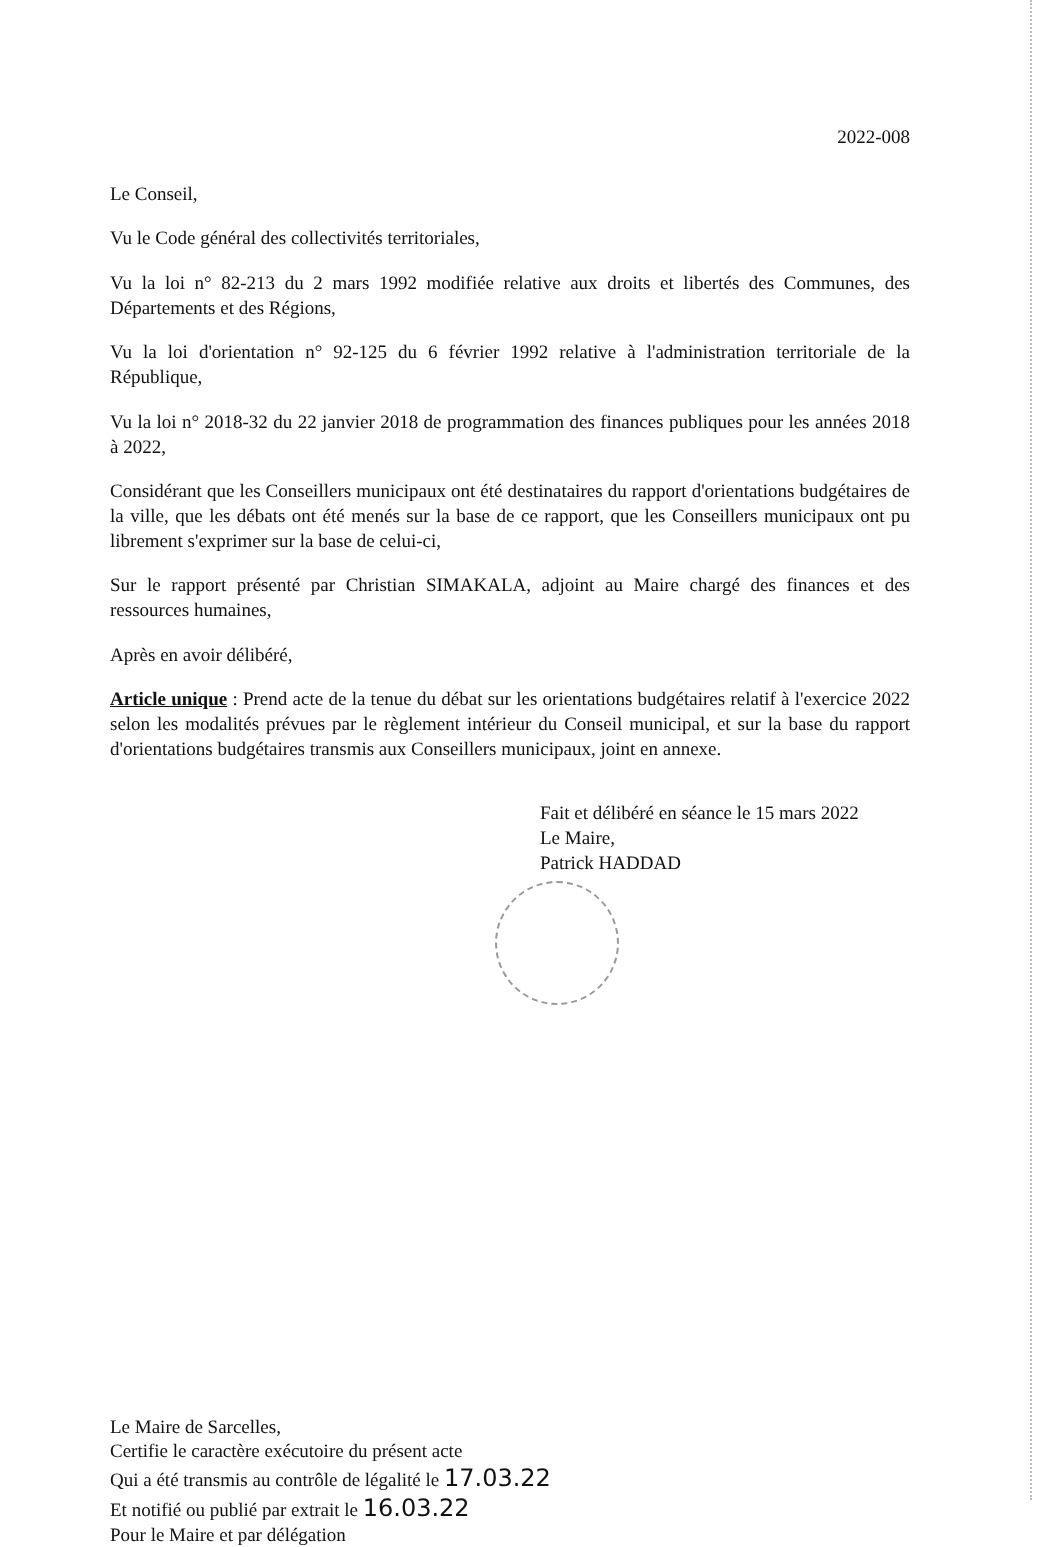2022-008
Le Conseil,
Vu le Code général des collectivités territoriales,
Vu la loi n° 82-213 du 2 mars 1992 modifiée relative aux droits et libertés des Communes, des Départements et des Régions,
Vu la loi d'orientation n° 92-125 du 6 février 1992 relative à l'administration territoriale de la République,
Vu la loi n° 2018-32 du 22 janvier 2018 de programmation des finances publiques pour les années 2018 à 2022,
Considérant que les Conseillers municipaux ont été destinataires du rapport d'orientations budgétaires de la ville, que les débats ont été menés sur la base de ce rapport, que les Conseillers municipaux ont pu librement s'exprimer sur la base de celui-ci,
Sur le rapport présenté par Christian SIMAKALA, adjoint au Maire chargé des finances et des ressources humaines,
Après en avoir délibéré,
Article unique : Prend acte de la tenue du débat sur les orientations budgétaires relatif à l'exercice 2022 selon les modalités prévues par le règlement intérieur du Conseil municipal, et sur la base du rapport d'orientations budgétaires transmis aux Conseillers municipaux, joint en annexe.
Fait et délibéré en séance le 15 mars 2022
Le Maire,
Patrick HADDAD
Le Maire de Sarcelles,
Certifie le caractère exécutoire du présent acte
Qui a été transmis au contrôle de légalité le 17.03.22
Et notifié ou publié par extrait le 16.03.22
Pour le Maire et par délégation